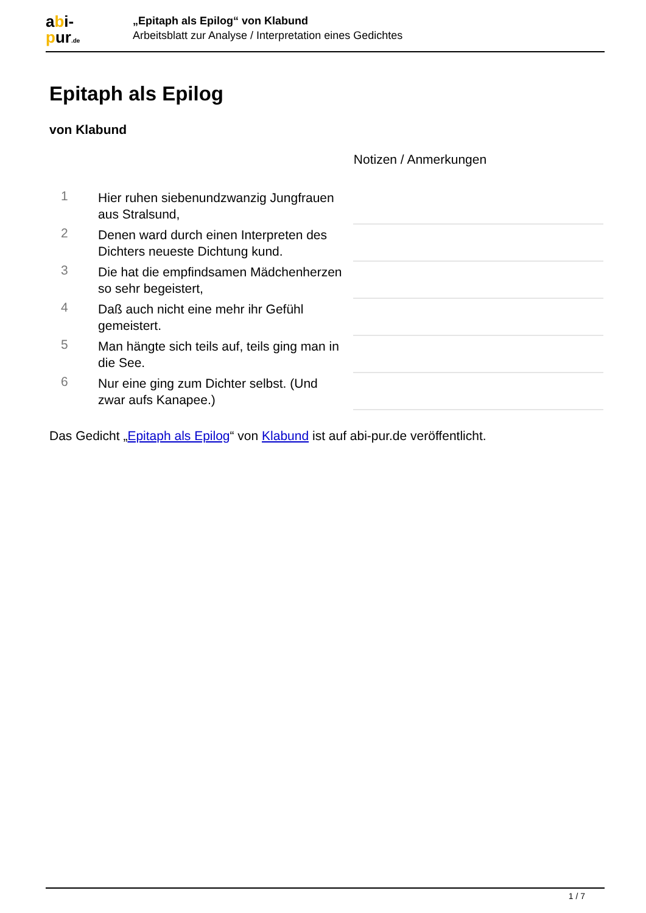abi-
pur.de
„Epitaph als Epilog“ von Klabund
Arbeitsblatt zur Analyse / Interpretation eines Gedichtes
Epitaph als Epilog
von Klabund
| | | Notizen / Anmerkungen |
| 1 | Hier ruhen siebenundzwanzig Jungfrauen aus Stralsund, | |
| 2 | Denen ward durch einen Interpreten des Dichters neueste Dichtung kund. | |
| 3 | Die hat die empfindsamen Mädchenherzen so sehr begeistert, | |
| 4 | Daß auch nicht eine mehr ihr Gefühl gemeistert. | |
| 5 | Man hängte sich teils auf, teils ging man in die See. | |
| 6 | Nur eine ging zum Dichter selbst. (Und zwar aufs Kanapee.) | |
Das Gedicht „Epitaph als Epilog“ von Klabund ist auf abi-pur.de veröffentlicht.
1 / 7